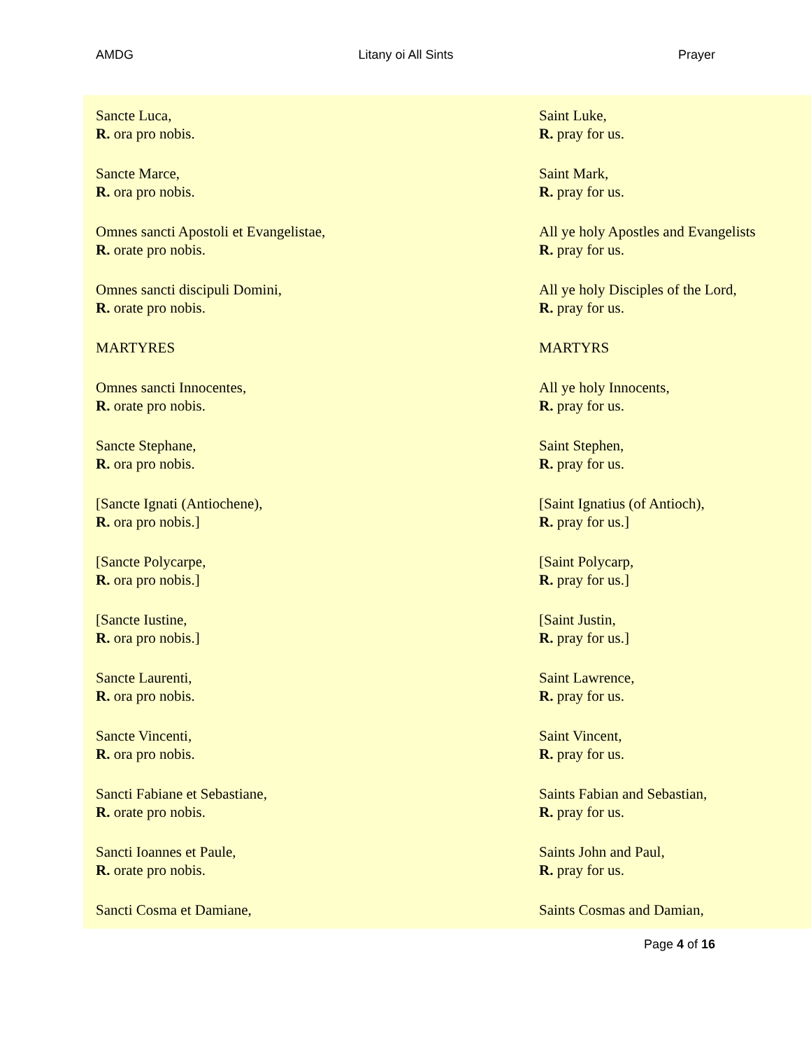AMDG Litany oi All Sints Prayer
| Sancte Luca, R. ora pro nobis. | Saint Luke, R. pray for us. |
| Sancte Marce, R. ora pro nobis. | Saint Mark, R. pray for us. |
| Omnes sancti Apostoli et Evangelistae, R. orate pro nobis. | All ye holy Apostles and Evangelists R. pray for us. |
| Omnes sancti discipuli Domini, R. orate pro nobis. | All ye holy Disciples of the Lord, R. pray for us. |
| MARTYRES | MARTYRS |
| Omnes sancti Innocentes, R. orate pro nobis. | All ye holy Innocents, R. pray for us. |
| Sancte Stephane, R. ora pro nobis. | Saint Stephen, R. pray for us. |
| [Sancte Ignati (Antiochene), R. ora pro nobis.] | [Saint Ignatius (of Antioch), R. pray for us.] |
| [Sancte Polycarpe, R. ora pro nobis.] | [Saint Polycarp, R. pray for us.] |
| [Sancte Iustine, R. ora pro nobis.] | [Saint Justin, R. pray for us.] |
| Sancte Laurenti, R. ora pro nobis. | Saint Lawrence, R. pray for us. |
| Sancte Vincenti, R. ora pro nobis. | Saint Vincent, R. pray for us. |
| Sancti Fabiane et Sebastiane, R. orate pro nobis. | Saints Fabian and Sebastian, R. pray for us. |
| Sancti Ioannes et Paule, R. orate pro nobis. | Saints John and Paul, R. pray for us. |
| Sancti Cosma et Damiane, | Saints Cosmas and Damian, |
Page 4 of 16